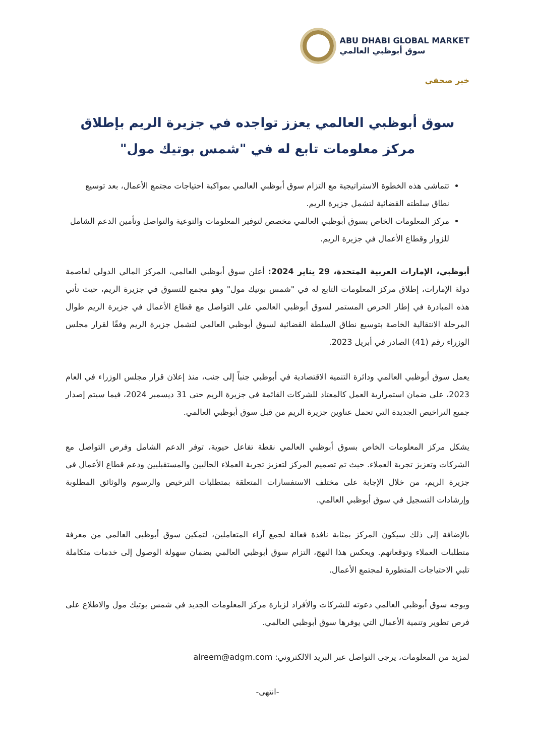ABU DHABI GLOBAL MARKET
سوق أبوظبي العالمي
خبر صحفي
سوق أبوظبي العالمي يعزز تواجده في جزيرة الريم بإطلاق مركز معلومات تابع له في "شمس بوتيك مول"
تتماشى هذه الخطوة الاستراتيجية مع التزام سوق أبوظبي العالمي بمواكبة احتياجات مجتمع الأعمال، بعد توسيع نطاق سلطته القضائية لتشمل جزيرة الريم.
مركز المعلومات الخاص بسوق أبوظبي العالمي مخصص لتوفير المعلومات والتوعية والتواصل وتأمين الدعم الشامل للزوار وقطاع الأعمال في جزيرة الريم.
أبوظبي، الإمارات العربية المتحدة، 29 يناير 2024: أعلن سوق أبوظبي العالمي، المركز المالي الدولي لعاصمة دولة الإمارات، إطلاق مركز المعلومات التابع له في "شمس بوتيك مول" وهو مجمع للتسوق في جزيرة الريم، حيث تأتي هذه المبادرة في إطار الحرص المستمر لسوق أبوظبي العالمي على التواصل مع قطاع الأعمال في جزيرة الريم طوال المرحلة الانتقالية الخاصة بتوسيع نطاق السلطة القضائية لسوق أبوظبي العالمي لتشمل جزيرة الريم وفقًا لقرار مجلس الوزراء رقم (41) الصادر في أبريل 2023.
يعمل سوق أبوظبي العالمي ودائرة التنمية الاقتصادية في أبوظبي جنباً إلى جنب، منذ إعلان قرار مجلس الوزراء في العام 2023، على ضمان استمرارية العمل كالمعتاد للشركات القائمة في جزيرة الريم حتى 31 ديسمبر 2024، فيما سيتم إصدار جميع التراخيص الجديدة التي تحمل عناوين جزيرة الريم من قبل سوق أبوظبي العالمي.
يشكل مركز المعلومات الخاص بسوق أبوظبي العالمي نقطة تفاعل حيوية، توفر الدعم الشامل وفرص التواصل مع الشركات وتعزيز تجربة العملاء. حيث تم تصميم المركز لتعزيز تجربة العملاء الحاليين والمستقبليين ودعم قطاع الأعمال في جزيرة الريم، من خلال الإجابة على مختلف الاستفسارات المتعلقة بمتطلبات الترخيص والرسوم والوثائق المطلوبة وإرشادات التسجيل في سوق أبوظبي العالمي.
بالإضافة إلى ذلك سيكون المركز بمثابة نافذة فعالة لجمع آراء المتعاملين، لتمكين سوق أبوظبي العالمي من معرفة متطلبات العملاء وتوقعاتهم. ويعكس هذا النهج، التزام سوق أبوظبي العالمي بضمان سهولة الوصول إلى خدمات متكاملة تلبي الاحتياجات المتطورة لمجتمع الأعمال.
ويوجه سوق أبوظبي العالمي دعوته للشركات والأفراد لزيارة مركز المعلومات الجديد في شمس بوتيك مول والاطلاع على فرص تطوير وتنمية الأعمال التي يوفرها سوق أبوظبي العالمي.
لمزيد من المعلومات، يرجى التواصل عبر البريد الالكتروني: alreem@adgm.com
-انتهى-